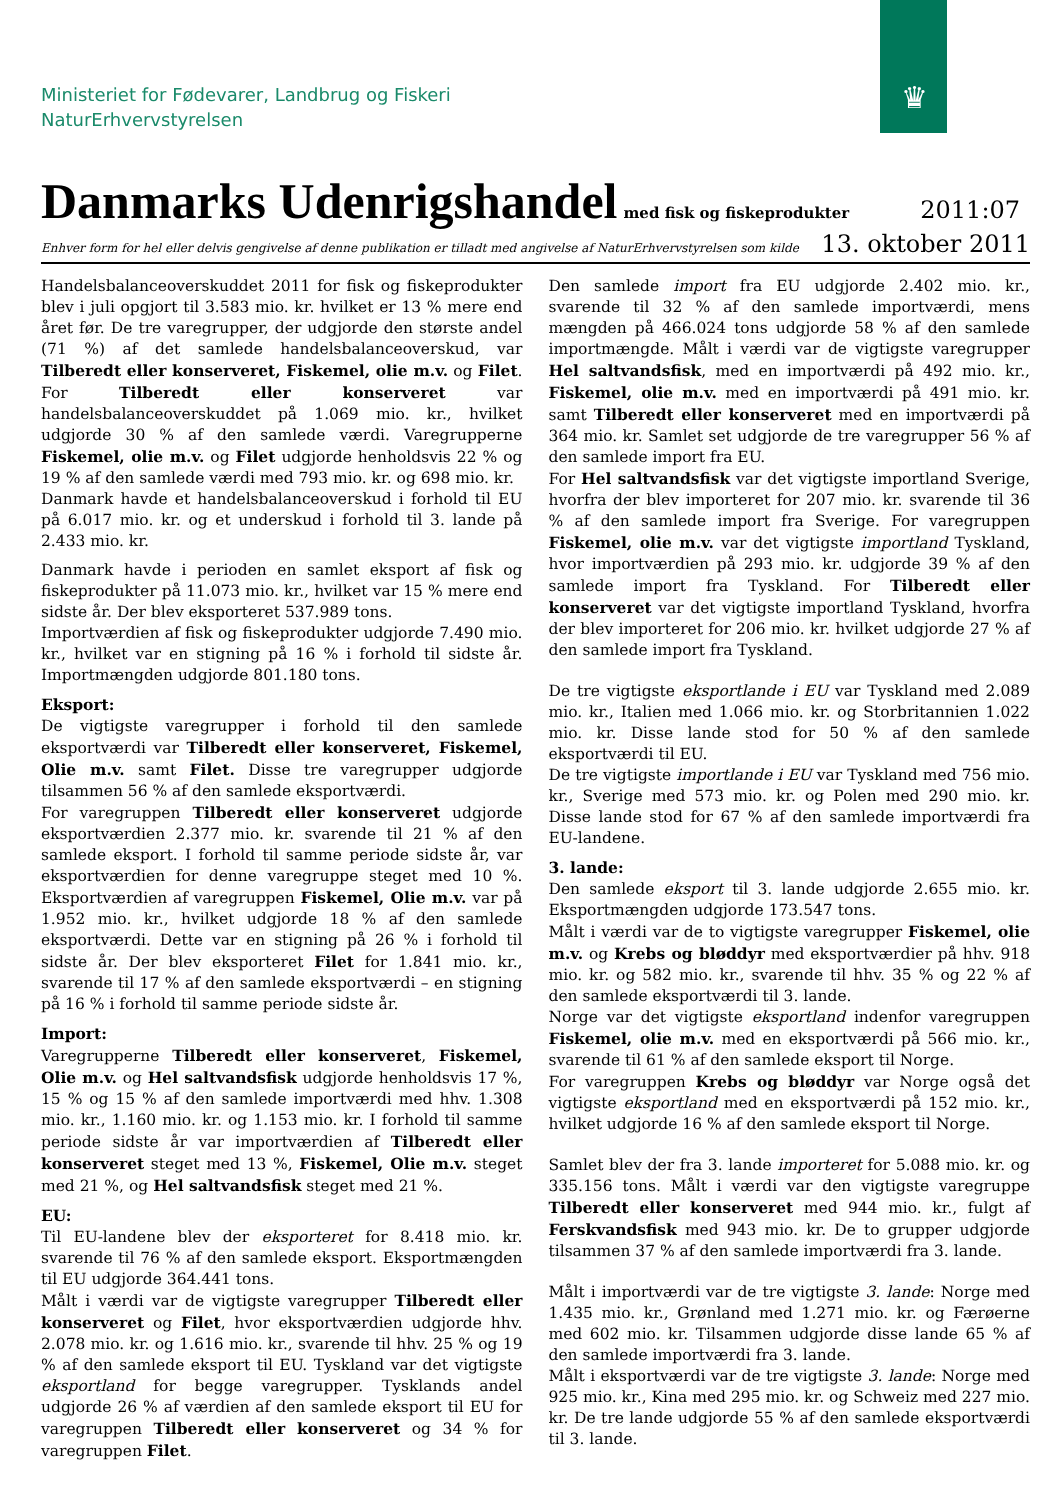♛
Ministeriet for Fødevarer, Landbrug og Fiskeri
NaturErhvervstyrelsen
Danmarks Udenrigshandel
med fisk og fiskeprodukter 2011:07
Enhver form for hel eller delvis gengivelse af denne publikation er tilladt med angivelse af NaturErhvervstyrelsen som kilde 13. oktober 2011
Handelsbalanceoverskuddet 2011 for fisk og fiskeprodukter blev i juli opgjort til 3.583 mio. kr. hvilket er 13 % mere end året før. De tre varegrupper, der udgjorde den største andel (71 %) af det samlede handelsbalanceoverskud, var Tilberedt eller konserveret, Fiskemel, olie m.v. og Filet. For Tilberedt eller konserveret var handelsbalanceoverskuddet på 1.069 mio. kr., hvilket udgjorde 30 % af den samlede værdi. Varegrupperne Fiskemel, olie m.v. og Filet udgjorde henholdsvis 22 % og 19 % af den samlede værdi med 793 mio. kr. og 698 mio. kr.
Danmark havde et handelsbalanceoverskud i forhold til EU på 6.017 mio. kr. og et underskud i forhold til 3. lande på 2.433 mio. kr.
Danmark havde i perioden en samlet eksport af fisk og fiskeprodukter på 11.073 mio. kr., hvilket var 15 % mere end sidste år. Der blev eksporteret 537.989 tons.
Importværdien af fisk og fiskeprodukter udgjorde 7.490 mio. kr., hvilket var en stigning på 16 % i forhold til sidste år. Importmængden udgjorde 801.180 tons.
Eksport:
De vigtigste varegrupper i forhold til den samlede eksportværdi var Tilberedt eller konserveret, Fiskemel, Olie m.v. samt Filet. Disse tre varegrupper udgjorde tilsammen 56 % af den samlede eksportværdi.
For varegruppen Tilberedt eller konserveret udgjorde eksportværdien 2.377 mio. kr. svarende til 21 % af den samlede eksport. I forhold til samme periode sidste år, var eksportværdien for denne varegruppe steget med 10 %. Eksportværdien af varegruppen Fiskemel, Olie m.v. var på 1.952 mio. kr., hvilket udgjorde 18 % af den samlede eksportværdi. Dette var en stigning på 26 % i forhold til sidste år. Der blev eksporteret Filet for 1.841 mio. kr., svarende til 17 % af den samlede eksportværdi – en stigning på 16 % i forhold til samme periode sidste år.
Import:
Varegrupperne Tilberedt eller konserveret, Fiskemel, Olie m.v. og Hel saltvandsfisk udgjorde henholdsvis 17 %, 15 % og 15 % af den samlede importværdi med hhv. 1.308 mio. kr., 1.160 mio. kr. og 1.153 mio. kr. I forhold til samme periode sidste år var importværdien af Tilberedt eller konserveret steget med 13 %, Fiskemel, Olie m.v. steget med 21 %, og Hel saltvandsfisk steget med 21 %.
EU:
Til EU-landene blev der eksporteret for 8.418 mio. kr. svarende til 76 % af den samlede eksport. Eksportmængden til EU udgjorde 364.441 tons.
Målt i værdi var de vigtigste varegrupper Tilberedt eller konserveret og Filet, hvor eksportværdien udgjorde hhv. 2.078 mio. kr. og 1.616 mio. kr., svarende til hhv. 25 % og 19 % af den samlede eksport til EU. Tyskland var det vigtigste eksportland for begge varegrupper. Tysklands andel udgjorde 26 % af værdien af den samlede eksport til EU for varegruppen Tilberedt eller konserveret og 34 % for varegruppen Filet.
Den samlede import fra EU udgjorde 2.402 mio. kr., svarende til 32 % af den samlede importværdi, mens mængden på 466.024 tons udgjorde 58 % af den samlede importmængde. Målt i værdi var de vigtigste varegrupper Hel saltvandsfisk, med en importværdi på 492 mio. kr., Fiskemel, olie m.v. med en importværdi på 491 mio. kr. samt Tilberedt eller konserveret med en importværdi på 364 mio. kr. Samlet set udgjorde de tre varegrupper 56 % af den samlede import fra EU.
For Hel saltvandsfisk var det vigtigste importland Sverige, hvorfra der blev importeret for 207 mio. kr. svarende til 36 % af den samlede import fra Sverige. For varegruppen Fiskemel, olie m.v. var det vigtigste importland Tyskland, hvor importværdien på 293 mio. kr. udgjorde 39 % af den samlede import fra Tyskland. For Tilberedt eller konserveret var det vigtigste importland Tyskland, hvorfra der blev importeret for 206 mio. kr. hvilket udgjorde 27 % af den samlede import fra Tyskland.
De tre vigtigste eksportlande i EU var Tyskland med 2.089 mio. kr., Italien med 1.066 mio. kr. og Storbritannien 1.022 mio. kr. Disse lande stod for 50 % af den samlede eksportværdi til EU.
De tre vigtigste importlande i EU var Tyskland med 756 mio. kr., Sverige med 573 mio. kr. og Polen med 290 mio. kr. Disse lande stod for 67 % af den samlede importværdi fra EU-landene.
3. lande:
Den samlede eksport til 3. lande udgjorde 2.655 mio. kr. Eksportmængden udgjorde 173.547 tons.
Målt i værdi var de to vigtigste varegrupper Fiskemel, olie m.v. og Krebs og bløddyr med eksportværdier på hhv. 918 mio. kr. og 582 mio. kr., svarende til hhv. 35 % og 22 % af den samlede eksportværdi til 3. lande.
Norge var det vigtigste eksportland indenfor varegruppen Fiskemel, olie m.v. med en eksportværdi på 566 mio. kr., svarende til 61 % af den samlede eksport til Norge.
For varegruppen Krebs og bløddyr var Norge også det vigtigste eksportland med en eksportværdi på 152 mio. kr., hvilket udgjorde 16 % af den samlede eksport til Norge.
Samlet blev der fra 3. lande importeret for 5.088 mio. kr. og 335.156 tons. Målt i værdi var den vigtigste varegruppe Tilberedt eller konserveret med 944 mio. kr., fulgt af Ferskvandsfisk med 943 mio. kr. De to grupper udgjorde tilsammen 37 % af den samlede importværdi fra 3. lande.
Målt i importværdi var de tre vigtigste 3. lande: Norge med 1.435 mio. kr., Grønland med 1.271 mio. kr. og Færøerne med 602 mio. kr. Tilsammen udgjorde disse lande 65 % af den samlede importværdi fra 3. lande.
Målt i eksportværdi var de tre vigtigste 3. lande: Norge med 925 mio. kr., Kina med 295 mio. kr. og Schweiz med 227 mio. kr. De tre lande udgjorde 55 % af den samlede eksportværdi til 3. lande.